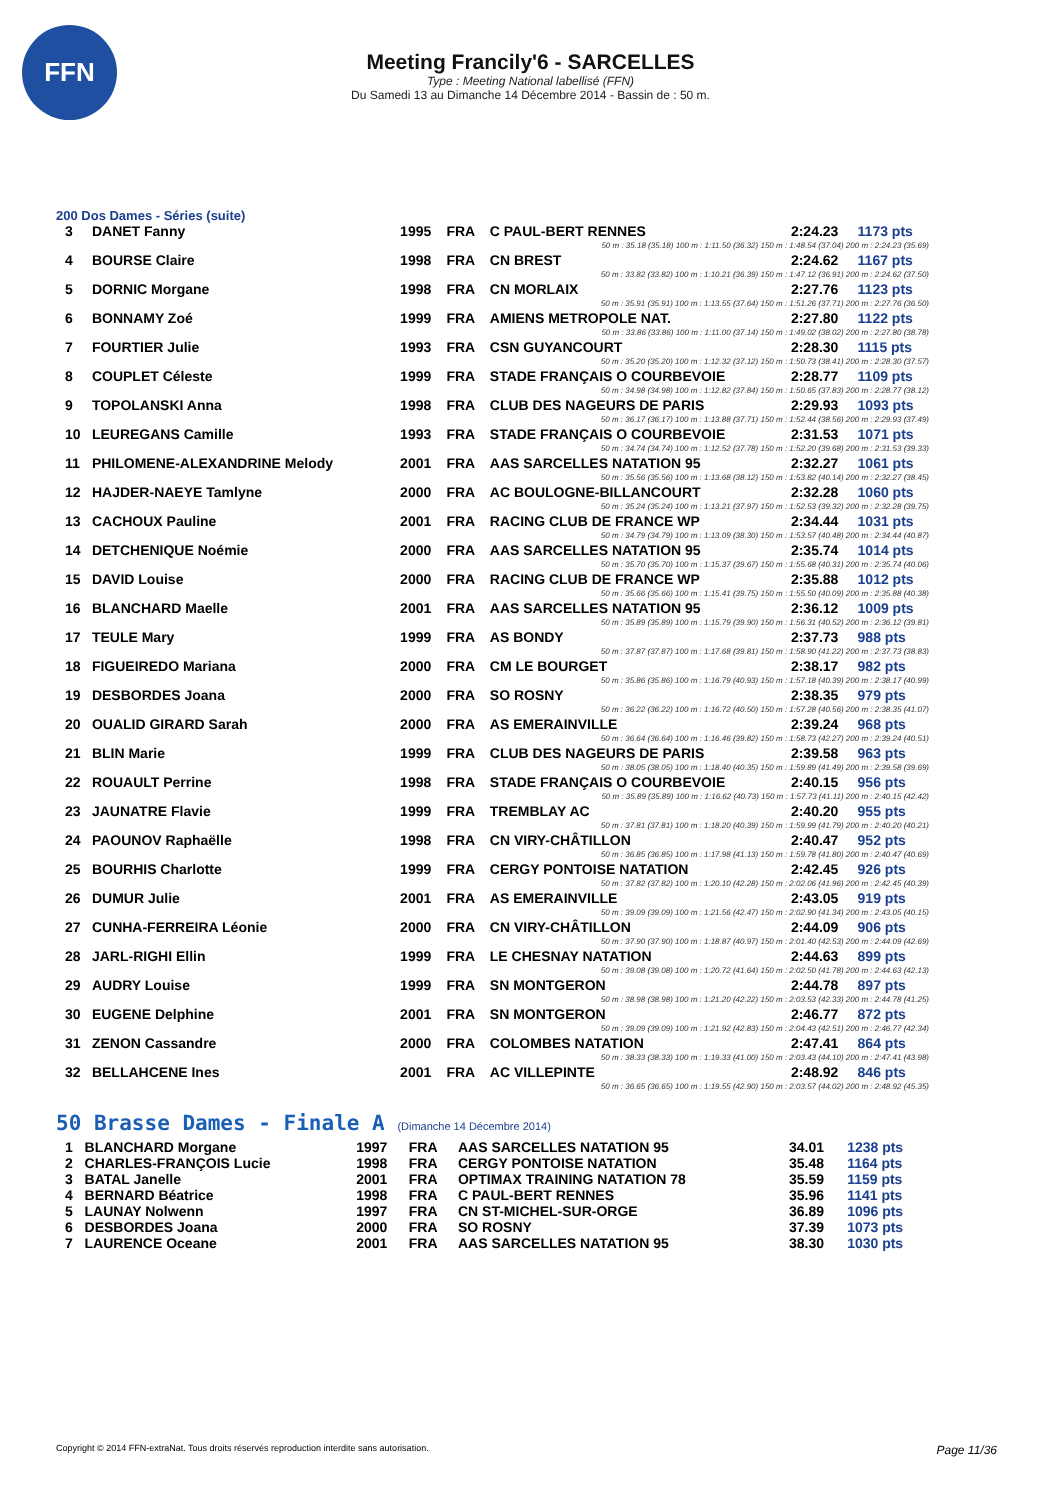FFN
Meeting Francily'6 - SARCELLES
Type : Meeting National labellisé (FFN)
Du Samedi 13 au Dimanche 14 Décembre 2014 - Bassin de : 50 m.
200 Dos Dames - Séries (suite)
| 3 | DANET Fanny | 1995 | FRA | C PAUL-BERT RENNES | 2:24.23 | 1173 pts |
| 50 m : 35.18 (35.18) 100 m : 1:11.50 (36.32) 150 m : 1:48.54 (37.04) 200 m : 2:24.23 (35.69) | | | | | | |
| 4 | BOURSE Claire | 1998 | FRA | CN BREST | 2:24.62 | 1167 pts |
| 50 m : 33.82 (33.82) 100 m : 1:10.21 (36.39) 150 m : 1:47.12 (36.91) 200 m : 2:24.62 (37.50) | | | | | | |
| 5 | DORNIC Morgane | 1998 | FRA | CN MORLAIX | 2:27.76 | 1123 pts |
| 50 m : 35.91 (35.91) 100 m : 1:13.55 (37.64) 150 m : 1:51.26 (37.71) 200 m : 2:27.76 (36.50) | | | | | | |
| 6 | BONNAMY Zoé | 1999 | FRA | AMIENS METROPOLE NAT. | 2:27.80 | 1122 pts |
| 50 m : 33.86 (33.86) 100 m : 1:11.00 (37.14) 150 m : 1:49.02 (38.02) 200 m : 2:27.80 (38.78) | | | | | | |
| 7 | FOURTIER Julie | 1993 | FRA | CSN GUYANCOURT | 2:28.30 | 1115 pts |
| 50 m : 35.20 (35.20) 100 m : 1:12.32 (37.12) 150 m : 1:50.73 (38.41) 200 m : 2:28.30 (37.57) | | | | | | |
| 8 | COUPLET Céleste | 1999 | FRA | STADE FRANÇAIS O COURBEVOIE | 2:28.77 | 1109 pts |
| 50 m : 34.98 (34.98) 100 m : 1:12.82 (37.84) 150 m : 1:50.65 (37.83) 200 m : 2:28.77 (38.12) | | | | | | |
| 9 | TOPOLANSKI Anna | 1998 | FRA | CLUB DES NAGEURS DE PARIS | 2:29.93 | 1093 pts |
| 50 m : 36.17 (36.17) 100 m : 1:13.88 (37.71) 150 m : 1:52.44 (38.56) 200 m : 2:29.93 (37.49) | | | | | | |
| 10 | LEUREGANS Camille | 1993 | FRA | STADE FRANÇAIS O COURBEVOIE | 2:31.53 | 1071 pts |
| 50 m : 34.74 (34.74) 100 m : 1:12.52 (37.78) 150 m : 1:52.20 (39.68) 200 m : 2:31.53 (39.33) | | | | | | |
| 11 | PHILOMENE-ALEXANDRINE Melody | 2001 | FRA | AAS SARCELLES NATATION 95 | 2:32.27 | 1061 pts |
| 50 m : 35.56 (35.56) 100 m : 1:13.68 (38.12) 150 m : 1:53.82 (40.14) 200 m : 2:32.27 (38.45) | | | | | | |
| 12 | HAJDER-NAEYE Tamlyne | 2000 | FRA | AC BOULOGNE-BILLANCOURT | 2:32.28 | 1060 pts |
| 50 m : 35.24 (35.24) 100 m : 1:13.21 (37.97) 150 m : 1:52.53 (39.32) 200 m : 2:32.28 (39.75) | | | | | | |
| 13 | CACHOUX Pauline | 2001 | FRA | RACING CLUB DE FRANCE WP | 2:34.44 | 1031 pts |
| 50 m : 34.79 (34.79) 100 m : 1:13.09 (38.30) 150 m : 1:53.57 (40.48) 200 m : 2:34.44 (40.87) | | | | | | |
| 14 | DETCHENIQUE Noémie | 2000 | FRA | AAS SARCELLES NATATION 95 | 2:35.74 | 1014 pts |
| 50 m : 35.70 (35.70) 100 m : 1:15.37 (39.67) 150 m : 1:55.68 (40.31) 200 m : 2:35.74 (40.06) | | | | | | |
| 15 | DAVID Louise | 2000 | FRA | RACING CLUB DE FRANCE WP | 2:35.88 | 1012 pts |
| 50 m : 35.66 (35.66) 100 m : 1:15.41 (39.75) 150 m : 1:55.50 (40.09) 200 m : 2:35.88 (40.38) | | | | | | |
| 16 | BLANCHARD Maelle | 2001 | FRA | AAS SARCELLES NATATION 95 | 2:36.12 | 1009 pts |
| 50 m : 35.89 (35.89) 100 m : 1:15.79 (39.90) 150 m : 1:56.31 (40.52) 200 m : 2:36.12 (39.81) | | | | | | |
| 17 | TEULE Mary | 1999 | FRA | AS BONDY | 2:37.73 | 988 pts |
| 50 m : 37.87 (37.87) 100 m : 1:17.68 (39.81) 150 m : 1:58.90 (41.22) 200 m : 2:37.73 (38.83) | | | | | | |
| 18 | FIGUEIREDO Mariana | 2000 | FRA | CM LE BOURGET | 2:38.17 | 982 pts |
| 50 m : 35.86 (35.86) 100 m : 1:16.79 (40.93) 150 m : 1:57.18 (40.39) 200 m : 2:38.17 (40.99) | | | | | | |
| 19 | DESBORDES Joana | 2000 | FRA | SO ROSNY | 2:38.35 | 979 pts |
| 50 m : 36.22 (36.22) 100 m : 1:16.72 (40.50) 150 m : 1:57.28 (40.56) 200 m : 2:38.35 (41.07) | | | | | | |
| 20 | OUALID GIRARD Sarah | 2000 | FRA | AS EMERAINVILLE | 2:39.24 | 968 pts |
| 50 m : 36.64 (36.64) 100 m : 1:16.46 (39.82) 150 m : 1:58.73 (42.27) 200 m : 2:39.24 (40.51) | | | | | | |
| 21 | BLIN Marie | 1999 | FRA | CLUB DES NAGEURS DE PARIS | 2:39.58 | 963 pts |
| 50 m : 38.05 (38.05) 100 m : 1:18.40 (40.35) 150 m : 1:59.89 (41.49) 200 m : 2:39.58 (39.69) | | | | | | |
| 22 | ROUAULT Perrine | 1998 | FRA | STADE FRANÇAIS O COURBEVOIE | 2:40.15 | 956 pts |
| 50 m : 35.89 (35.89) 100 m : 1:16.62 (40.73) 150 m : 1:57.73 (41.11) 200 m : 2:40.15 (42.42) | | | | | | |
| 23 | JAUNATRE Flavie | 1999 | FRA | TREMBLAY AC | 2:40.20 | 955 pts |
| 50 m : 37.81 (37.81) 100 m : 1:18.20 (40.39) 150 m : 1:59.99 (41.79) 200 m : 2:40.20 (40.21) | | | | | | |
| 24 | PAOUNOV Raphaëlle | 1998 | FRA | CN VIRY-CHÂTILLON | 2:40.47 | 952 pts |
| 50 m : 36.85 (36.85) 100 m : 1:17.98 (41.13) 150 m : 1:59.78 (41.80) 200 m : 2:40.47 (40.69) | | | | | | |
| 25 | BOURHIS Charlotte | 1999 | FRA | CERGY PONTOISE NATATION | 2:42.45 | 926 pts |
| 50 m : 37.82 (37.82) 100 m : 1:20.10 (42.28) 150 m : 2:02.06 (41.96) 200 m : 2:42.45 (40.39) | | | | | | |
| 26 | DUMUR Julie | 2001 | FRA | AS EMERAINVILLE | 2:43.05 | 919 pts |
| 50 m : 39.09 (39.09) 100 m : 1:21.56 (42.47) 150 m : 2:02.90 (41.34) 200 m : 2:43.05 (40.15) | | | | | | |
| 27 | CUNHA-FERREIRA Léonie | 2000 | FRA | CN VIRY-CHÂTILLON | 2:44.09 | 906 pts |
| 50 m : 37.90 (37.90) 100 m : 1:18.87 (40.97) 150 m : 2:01.40 (42.53) 200 m : 2:44.09 (42.69) | | | | | | |
| 28 | JARL-RIGHI Ellin | 1999 | FRA | LE CHESNAY NATATION | 2:44.63 | 899 pts |
| 50 m : 39.08 (39.08) 100 m : 1:20.72 (41.64) 150 m : 2:02.50 (41.78) 200 m : 2:44.63 (42.13) | | | | | | |
| 29 | AUDRY Louise | 1999 | FRA | SN MONTGERON | 2:44.78 | 897 pts |
| 50 m : 38.98 (38.98) 100 m : 1:21.20 (42.22) 150 m : 2:03.53 (42.33) 200 m : 2:44.78 (41.25) | | | | | | |
| 30 | EUGENE Delphine | 2001 | FRA | SN MONTGERON | 2:46.77 | 872 pts |
| 50 m : 39.09 (39.09) 100 m : 1:21.92 (42.83) 150 m : 2:04.43 (42.51) 200 m : 2:46.77 (42.34) | | | | | | |
| 31 | ZENON Cassandre | 2000 | FRA | COLOMBES NATATION | 2:47.41 | 864 pts |
| 50 m : 38.33 (38.33) 100 m : 1:19.33 (41.00) 150 m : 2:03.43 (44.10) 200 m : 2:47.41 (43.98) | | | | | | |
| 32 | BELLAHCENE Ines | 2001 | FRA | AC VILLEPINTE | 2:48.92 | 846 pts |
| 50 m : 36.65 (36.65) 100 m : 1:19.55 (42.90) 150 m : 2:03.57 (44.02) 200 m : 2:48.92 (45.35) | | | | | | |
50 Brasse Dames - Finale A (Dimanche 14 Décembre 2014)
| 1 | BLANCHARD Morgane | 1997 | FRA | AAS SARCELLES NATATION 95 | 34.01 | 1238 pts |
| 2 | CHARLES-FRANÇOIS Lucie | 1998 | FRA | CERGY PONTOISE NATATION | 35.48 | 1164 pts |
| 3 | BATAL Janelle | 2001 | FRA | OPTIMAX TRAINING NATATION 78 | 35.59 | 1159 pts |
| 4 | BERNARD Béatrice | 1998 | FRA | C PAUL-BERT RENNES | 35.96 | 1141 pts |
| 5 | LAUNAY Nolwenn | 1997 | FRA | CN ST-MICHEL-SUR-ORGE | 36.89 | 1096 pts |
| 6 | DESBORDES Joana | 2000 | FRA | SO ROSNY | 37.39 | 1073 pts |
| 7 | LAURENCE Oceane | 2001 | FRA | AAS SARCELLES NATATION 95 | 38.30 | 1030 pts |
Copyright © 2014 FFN-extraNat. Tous droits réservés reproduction interdite sans autorisation. Page 11/36